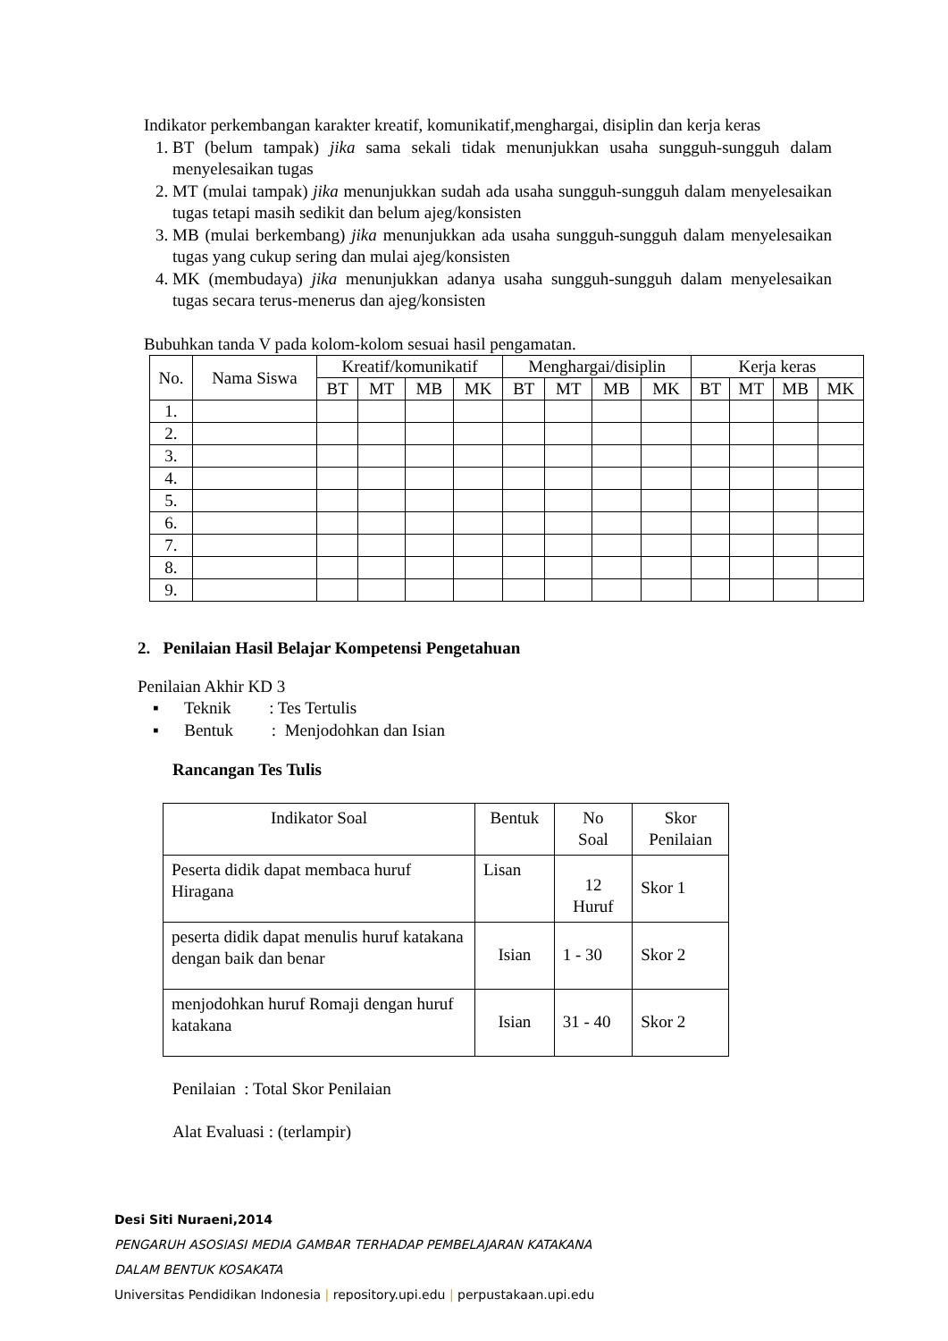Indikator perkembangan karakter kreatif, komunikatif,menghargai, disiplin dan kerja keras
1. BT (belum tampak) jika sama sekali tidak menunjukkan usaha sungguh-sungguh dalam menyelesaikan tugas
2. MT (mulai tampak) jika menunjukkan sudah ada usaha sungguh-sungguh dalam menyelesaikan tugas tetapi masih sedikit dan belum ajeg/konsisten
3. MB (mulai berkembang) jika menunjukkan ada usaha sungguh-sungguh dalam menyelesaikan tugas yang cukup sering dan mulai ajeg/konsisten
4. MK (membudaya) jika menunjukkan adanya usaha sungguh-sungguh dalam menyelesaikan tugas secara terus-menerus dan ajeg/konsisten
Bubuhkan tanda V pada kolom-kolom sesuai hasil pengamatan.
| No. | Nama Siswa | Kreatif/komunikatif | | | | Menghargai/disiplin | | | | Kerja keras | | | |
| --- | --- | --- | --- | --- | --- | --- | --- | --- | --- | --- | --- | --- | --- |
| | | BT | MT | MB | MK | BT | MT | MB | MK | BT | MT | MB | MK |
| 1. | | | | | | | | | | | | | |
| 2. | | | | | | | | | | | | | |
| 3. | | | | | | | | | | | | | |
| 4. | | | | | | | | | | | | | |
| 5. | | | | | | | | | | | | | |
| 6. | | | | | | | | | | | | | |
| 7. | | | | | | | | | | | | | |
| 8. | | | | | | | | | | | | | |
| 9. | | | | | | | | | | | | | |
2. Penilaian Hasil Belajar Kompetensi Pengetahuan
Penilaian Akhir KD 3
▪ Teknik : Tes Tertulis
▪ Bentuk : Menjodohkan dan Isian
Rancangan Tes Tulis
| Indikator Soal | Bentuk | No Soal | Skor Penilaian |
| --- | --- | --- | --- |
| Peserta didik dapat membaca huruf Hiragana | Lisan | 12 Huruf | Skor 1 |
| peserta didik dapat menulis huruf katakana dengan baik dan benar | Isian | 1 - 30 | Skor 2 |
| menjodohkan huruf Romaji dengan huruf katakana | Isian | 31 - 40 | Skor 2 |
Penilaian : Total Skor Penilaian
Alat Evaluasi : (terlampir)
Desi Siti Nuraeni,2014
PENGARUH ASOSIASI MEDIA GAMBAR TERHADAP PEMBELAJARAN KATAKANA
DALAM BENTUK KOSAKATA
Universitas Pendidikan Indonesia | repository.upi.edu | perpustakaan.upi.edu